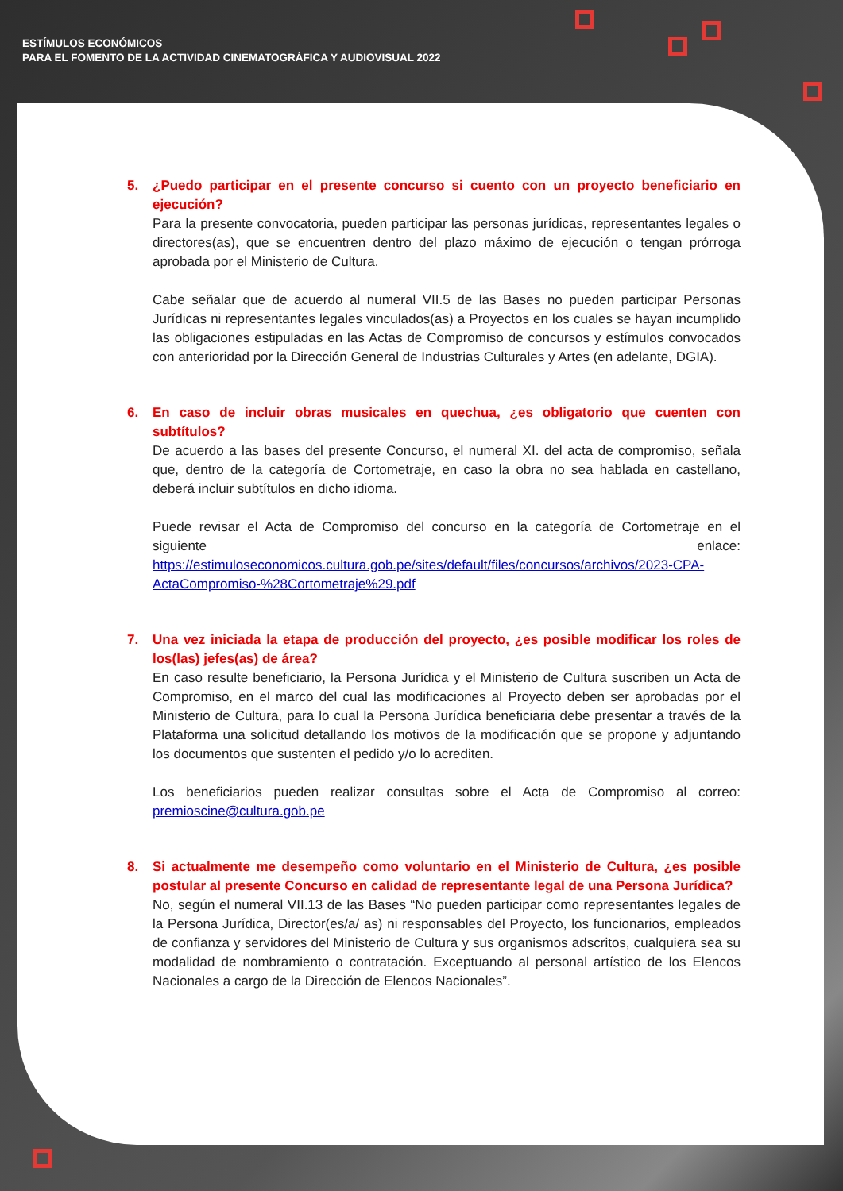ESTÍMULOS ECONÓMICOS
PARA EL FOMENTO DE LA ACTIVIDAD CINEMATOGRÁFICA Y AUDIOVISUAL 2022
5. ¿Puedo participar en el presente concurso si cuento con un proyecto beneficiario en ejecución?
Para la presente convocatoria, pueden participar las personas jurídicas, representantes legales o directores(as), que se encuentren dentro del plazo máximo de ejecución o tengan prórroga aprobada por el Ministerio de Cultura.
Cabe señalar que de acuerdo al numeral VII.5 de las Bases no pueden participar Personas Jurídicas ni representantes legales vinculados(as) a Proyectos en los cuales se hayan incumplido las obligaciones estipuladas en las Actas de Compromiso de concursos y estímulos convocados con anterioridad por la Dirección General de Industrias Culturales y Artes (en adelante, DGIA).
6. En caso de incluir obras musicales en quechua, ¿es obligatorio que cuenten con subtítulos?
De acuerdo a las bases del presente Concurso, el numeral XI. del acta de compromiso, señala que, dentro de la categoría de Cortometraje, en caso la obra no sea hablada en castellano, deberá incluir subtítulos en dicho idioma.
Puede revisar el Acta de Compromiso del concurso en la categoría de Cortometraje en el siguiente enlace: https://estimuloseconomicos.cultura.gob.pe/sites/default/files/concursos/archivos/2023-CPA-ActaCompromiso-%28Cortometraje%29.pdf
7. Una vez iniciada la etapa de producción del proyecto, ¿es posible modificar los roles de los(las) jefes(as) de área?
En caso resulte beneficiario, la Persona Jurídica y el Ministerio de Cultura suscriben un Acta de Compromiso, en el marco del cual las modificaciones al Proyecto deben ser aprobadas por el Ministerio de Cultura, para lo cual la Persona Jurídica beneficiaria debe presentar a través de la Plataforma una solicitud detallando los motivos de la modificación que se propone y adjuntando los documentos que sustenten el pedido y/o lo acrediten.
Los beneficiarios pueden realizar consultas sobre el Acta de Compromiso al correo: premioscine@cultura.gob.pe
8. Si actualmente me desempeño como voluntario en el Ministerio de Cultura, ¿es posible postular al presente Concurso en calidad de representante legal de una Persona Jurídica?
No, según el numeral VII.13 de las Bases “No pueden participar como representantes legales de la Persona Jurídica, Director(es/a/ as) ni responsables del Proyecto, los funcionarios, empleados de confianza y servidores del Ministerio de Cultura y sus organismos adscritos, cualquiera sea su modalidad de nombramiento o contratación. Exceptuando al personal artístico de los Elencos Nacionales a cargo de la Dirección de Elencos Nacionales”.